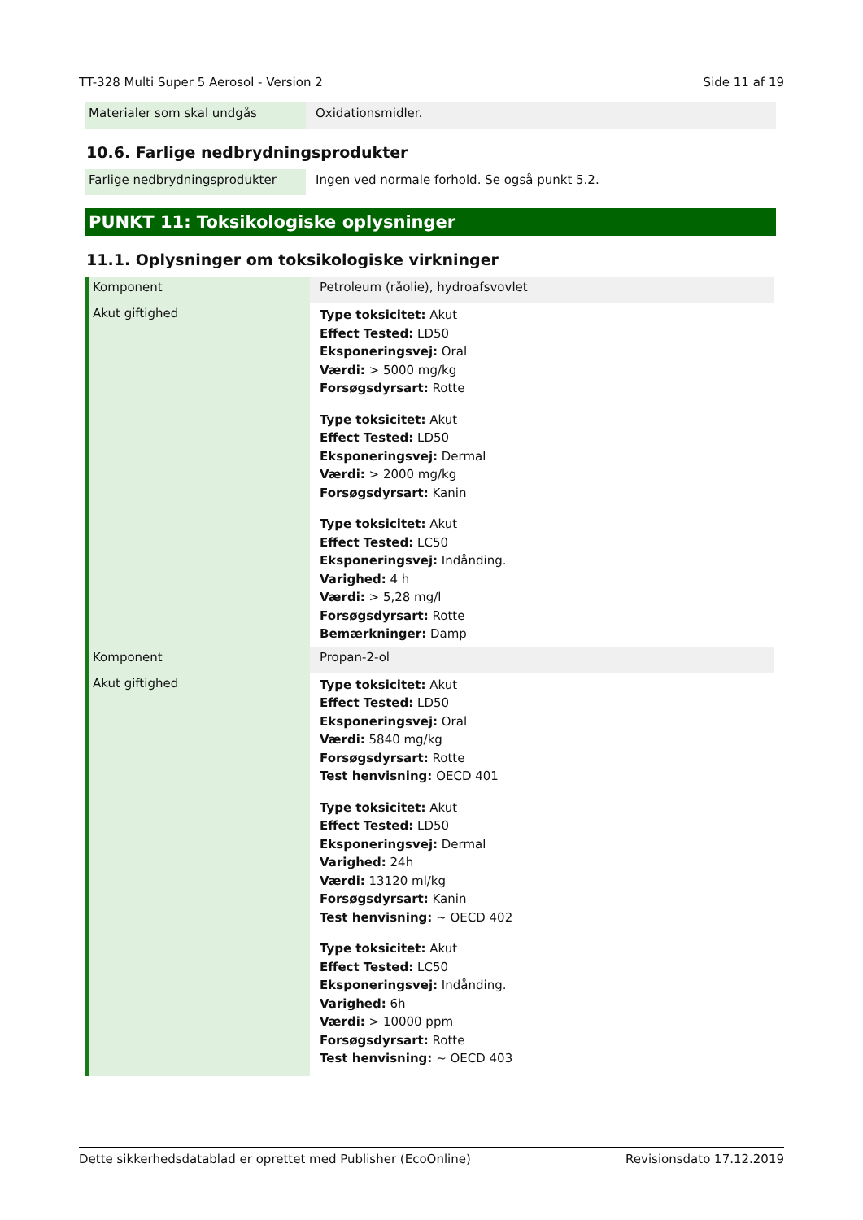TT-328 Multi Super 5 Aerosol - Version 2 Side 11 af 19
| Materialer som skal undgås | Oxidationsmidler. |
10.6. Farlige nedbrydningsprodukter
| Farlige nedbrydningsprodukter | Ingen ved normale forhold. Se også punkt 5.2. |
PUNKT 11: Toksikologiske oplysninger
11.1. Oplysninger om toksikologiske virkninger
| Komponent | Petroleum (råolie), hydroafsvovlet |
| Akut giftighed | Type toksicitet: Akut Effect Tested: LD50 Eksponeringsvej: Oral Værdi: > 5000 mg/kg Forsøgsdyrsart: Rotte Type toksicitet: Akut Effect Tested: LD50 Eksponeringsvej: Dermal Værdi: > 2000 mg/kg Forsøgsdyrsart: Kanin Type toksicitet: Akut Effect Tested: LC50 Eksponeringsvej: Indånding. Varighed: 4 h Værdi: > 5,28 mg/l Forsøgsdyrsart: Rotte Bemærkninger: Damp |
| Komponent | Propan-2-ol |
| Akut giftighed | Type toksicitet: Akut Effect Tested: LD50 Eksponeringsvej: Oral Værdi: 5840 mg/kg Forsøgsdyrsart: Rotte Test henvisning: OECD 401 Type toksicitet: Akut Effect Tested: LD50 Eksponeringsvej: Dermal Varighed: 24h Værdi: 13120 ml/kg Forsøgsdyrsart: Kanin Test henvisning: ~ OECD 402 Type toksicitet: Akut Effect Tested: LC50 Eksponeringsvej: Indånding. Varighed: 6h Værdi: > 10000 ppm Forsøgsdyrsart: Rotte Test henvisning: ~ OECD 403 |
Dette sikkerhedsdatablad er oprettet med Publisher (EcoOnline) Revisionsdato 17.12.2019